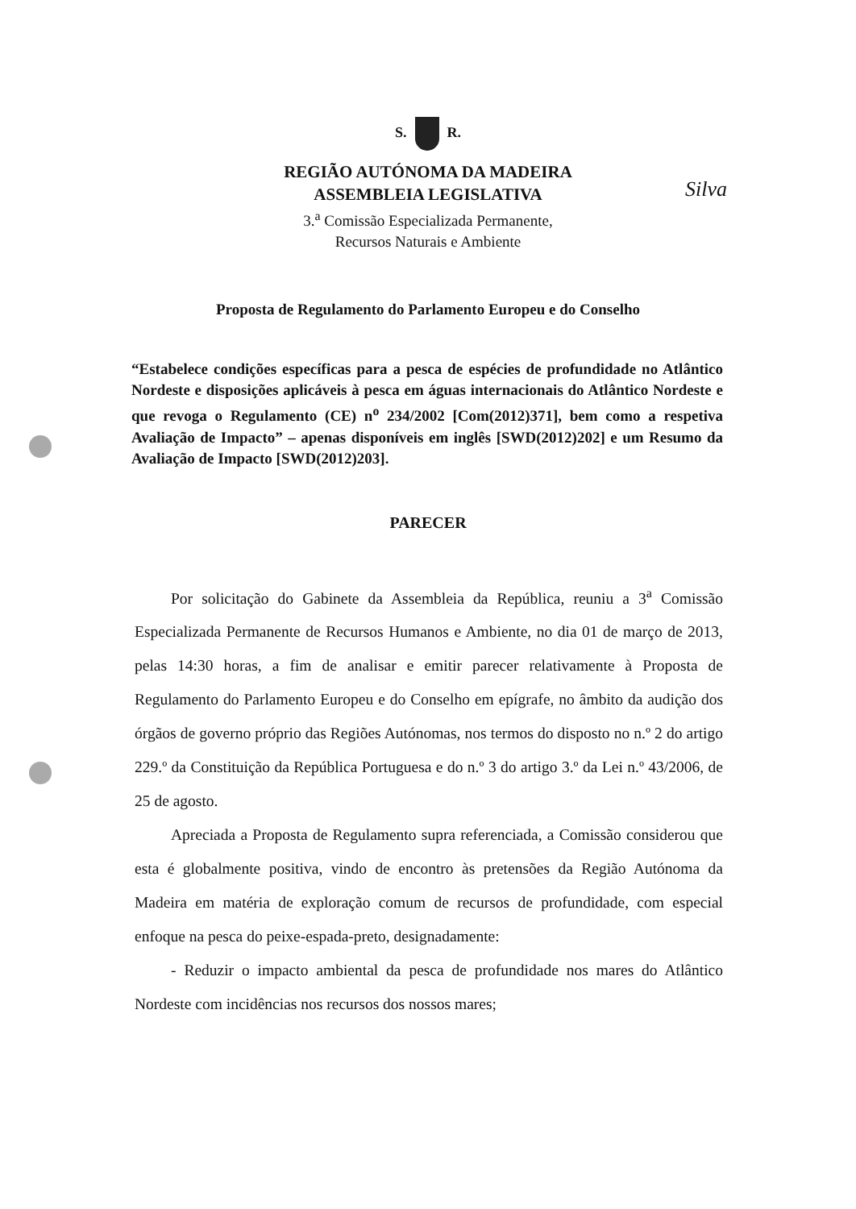Silva
S. R.
REGIÃO AUTÓNOMA DA MADEIRA
ASSEMBLEIA LEGISLATIVA
3.<sup>a</sup> Comissão Especializada Permanente,
Recursos Naturais e Ambiente
Proposta de Regulamento do Parlamento Europeu e do Conselho
“Estabelece condições específicas para a pesca de espécies de profundidade no Atlântico Nordeste e disposições aplicáveis à pesca em águas internacionais do Atlântico Nordeste e que revoga o Regulamento (CE) n<sup>o</sup> 234/2002 [Com(2012)371], bem como a respetiva Avaliação de Impacto” – apenas disponíveis em inglês [SWD(2012)202] e um Resumo da Avaliação de Impacto [SWD(2012)203].
PARECER
Por solicitação do Gabinete da Assembleia da República, reuniu a 3<sup>a</sup> Comissão Especializada Permanente de Recursos Humanos e Ambiente, no dia 01 de março de 2013, pelas 14:30 horas, a fim de analisar e emitir parecer relativamente à Proposta de Regulamento do Parlamento Europeu e do Conselho em epígrafe, no âmbito da audição dos órgãos de governo próprio das Regiões Autónomas, nos termos do disposto no n.º 2 do artigo 229.º da Constituição da República Portuguesa e do n.º 3 do artigo 3.º da Lei n.º 43/2006, de 25 de agosto.
Apreciada a Proposta de Regulamento supra referenciada, a Comissão considerou que esta é globalmente positiva, vindo de encontro às pretensões da Região Autónoma da Madeira em matéria de exploração comum de recursos de profundidade, com especial enfoque na pesca do peixe-espada-preto, designadamente:
- Reduzir o impacto ambiental da pesca de profundidade nos mares do Atlântico Nordeste com incidências nos recursos dos nossos mares;